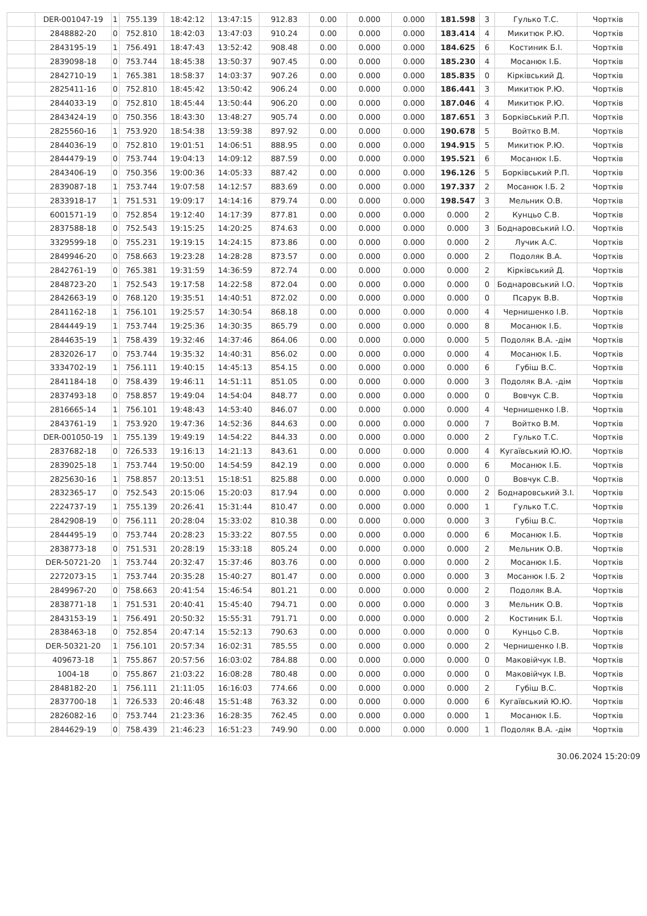| | DER-001047-19 | 1 | 755.139 | 18:42:12 | 13:47:15 | 912.83 | 0.00 | 0.000 | 0.000 | 181.598 | 3 | Гулько Т.С. | Чортків |
| | 2848882-20 | 0 | 752.810 | 18:42:03 | 13:47:03 | 910.24 | 0.00 | 0.000 | 0.000 | 183.414 | 4 | Микитюк Р.Ю. | Чортків |
| | 2843195-19 | 1 | 756.491 | 18:47:43 | 13:52:42 | 908.48 | 0.00 | 0.000 | 0.000 | 184.625 | 6 | Костиник Б.І. | Чортків |
| | 2839098-18 | 0 | 753.744 | 18:45:38 | 13:50:37 | 907.45 | 0.00 | 0.000 | 0.000 | 185.230 | 4 | Мосанюк І.Б. | Чортків |
| | 2842710-19 | 1 | 765.381 | 18:58:37 | 14:03:37 | 907.26 | 0.00 | 0.000 | 0.000 | 185.835 | 0 | Кірківський Д. | Чортків |
| | 2825411-16 | 0 | 752.810 | 18:45:42 | 13:50:42 | 906.24 | 0.00 | 0.000 | 0.000 | 186.441 | 3 | Микитюк Р.Ю. | Чортків |
| | 2844033-19 | 0 | 752.810 | 18:45:44 | 13:50:44 | 906.20 | 0.00 | 0.000 | 0.000 | 187.046 | 4 | Микитюк Р.Ю. | Чортків |
| | 2843424-19 | 0 | 750.356 | 18:43:30 | 13:48:27 | 905.74 | 0.00 | 0.000 | 0.000 | 187.651 | 3 | Борківський Р.П. | Чортків |
| | 2825560-16 | 1 | 753.920 | 18:54:38 | 13:59:38 | 897.92 | 0.00 | 0.000 | 0.000 | 190.678 | 5 | Войтко В.М. | Чортків |
| | 2844036-19 | 0 | 752.810 | 19:01:51 | 14:06:51 | 888.95 | 0.00 | 0.000 | 0.000 | 194.915 | 5 | Микитюк Р.Ю. | Чортків |
| | 2844479-19 | 0 | 753.744 | 19:04:13 | 14:09:12 | 887.59 | 0.00 | 0.000 | 0.000 | 195.521 | 6 | Мосанюк І.Б. | Чортків |
| | 2843406-19 | 0 | 750.356 | 19:00:36 | 14:05:33 | 887.42 | 0.00 | 0.000 | 0.000 | 196.126 | 5 | Борківський Р.П. | Чортків |
| | 2839087-18 | 1 | 753.744 | 19:07:58 | 14:12:57 | 883.69 | 0.00 | 0.000 | 0.000 | 197.337 | 2 | Мосанюк І.Б. 2 | Чортків |
| | 2833918-17 | 1 | 751.531 | 19:09:17 | 14:14:16 | 879.74 | 0.00 | 0.000 | 0.000 | 198.547 | 3 | Мельник О.В. | Чортків |
| | 6001571-19 | 0 | 752.854 | 19:12:40 | 14:17:39 | 877.81 | 0.00 | 0.000 | 0.000 | 0.000 | 2 | Кунцьо С.В. | Чортків |
| | 2837588-18 | 0 | 752.543 | 19:15:25 | 14:20:25 | 874.63 | 0.00 | 0.000 | 0.000 | 0.000 | 3 | Боднаровський І.О. | Чортків |
| | 3329599-18 | 0 | 755.231 | 19:19:15 | 14:24:15 | 873.86 | 0.00 | 0.000 | 0.000 | 0.000 | 2 | Лучик А.С. | Чортків |
| | 2849946-20 | 0 | 758.663 | 19:23:28 | 14:28:28 | 873.57 | 0.00 | 0.000 | 0.000 | 0.000 | 2 | Подоляк В.А. | Чортків |
| | 2842761-19 | 0 | 765.381 | 19:31:59 | 14:36:59 | 872.74 | 0.00 | 0.000 | 0.000 | 0.000 | 2 | Кірківський Д. | Чортків |
| | 2848723-20 | 1 | 752.543 | 19:17:58 | 14:22:58 | 872.04 | 0.00 | 0.000 | 0.000 | 0.000 | 0 | Боднаровський І.О. | Чортків |
| | 2842663-19 | 0 | 768.120 | 19:35:51 | 14:40:51 | 872.02 | 0.00 | 0.000 | 0.000 | 0.000 | 0 | Псарук В.В. | Чортків |
| | 2841162-18 | 1 | 756.101 | 19:25:57 | 14:30:54 | 868.18 | 0.00 | 0.000 | 0.000 | 0.000 | 4 | Чернишенко І.В. | Чортків |
| | 2844449-19 | 1 | 753.744 | 19:25:36 | 14:30:35 | 865.79 | 0.00 | 0.000 | 0.000 | 0.000 | 8 | Мосанюк І.Б. | Чортків |
| | 2844635-19 | 1 | 758.439 | 19:32:46 | 14:37:46 | 864.06 | 0.00 | 0.000 | 0.000 | 0.000 | 5 | Подоляк В.А. -дім | Чортків |
| | 2832026-17 | 0 | 753.744 | 19:35:32 | 14:40:31 | 856.02 | 0.00 | 0.000 | 0.000 | 0.000 | 4 | Мосанюк І.Б. | Чортків |
| | 3334702-19 | 1 | 756.111 | 19:40:15 | 14:45:13 | 854.15 | 0.00 | 0.000 | 0.000 | 0.000 | 6 | Губіш В.С. | Чортків |
| | 2841184-18 | 0 | 758.439 | 19:46:11 | 14:51:11 | 851.05 | 0.00 | 0.000 | 0.000 | 0.000 | 3 | Подоляк В.А. -дім | Чортків |
| | 2837493-18 | 0 | 758.857 | 19:49:04 | 14:54:04 | 848.77 | 0.00 | 0.000 | 0.000 | 0.000 | 0 | Вовчук С.В. | Чортків |
| | 2816665-14 | 1 | 756.101 | 19:48:43 | 14:53:40 | 846.07 | 0.00 | 0.000 | 0.000 | 0.000 | 4 | Чернишенко І.В. | Чортків |
| | 2843761-19 | 1 | 753.920 | 19:47:36 | 14:52:36 | 844.63 | 0.00 | 0.000 | 0.000 | 0.000 | 7 | Войтко В.М. | Чортків |
| | DER-001050-19 | 1 | 755.139 | 19:49:19 | 14:54:22 | 844.33 | 0.00 | 0.000 | 0.000 | 0.000 | 2 | Гулько Т.С. | Чортків |
| | 2837682-18 | 0 | 726.533 | 19:16:13 | 14:21:13 | 843.61 | 0.00 | 0.000 | 0.000 | 0.000 | 4 | Кугаївський Ю.Ю. | Чортків |
| | 2839025-18 | 1 | 753.744 | 19:50:00 | 14:54:59 | 842.19 | 0.00 | 0.000 | 0.000 | 0.000 | 6 | Мосанюк І.Б. | Чортків |
| | 2825630-16 | 1 | 758.857 | 20:13:51 | 15:18:51 | 825.88 | 0.00 | 0.000 | 0.000 | 0.000 | 0 | Вовчук С.В. | Чортків |
| | 2832365-17 | 0 | 752.543 | 20:15:06 | 15:20:03 | 817.94 | 0.00 | 0.000 | 0.000 | 0.000 | 2 | Боднаровський З.І. | Чортків |
| | 2224737-19 | 1 | 755.139 | 20:26:41 | 15:31:44 | 810.47 | 0.00 | 0.000 | 0.000 | 0.000 | 1 | Гулько Т.С. | Чортків |
| | 2842908-19 | 0 | 756.111 | 20:28:04 | 15:33:02 | 810.38 | 0.00 | 0.000 | 0.000 | 0.000 | 3 | Губіш В.С. | Чортків |
| | 2844495-19 | 0 | 753.744 | 20:28:23 | 15:33:22 | 807.55 | 0.00 | 0.000 | 0.000 | 0.000 | 6 | Мосанюк І.Б. | Чортків |
| | 2838773-18 | 0 | 751.531 | 20:28:19 | 15:33:18 | 805.24 | 0.00 | 0.000 | 0.000 | 0.000 | 2 | Мельник О.В. | Чортків |
| | DER-50721-20 | 1 | 753.744 | 20:32:47 | 15:37:46 | 803.76 | 0.00 | 0.000 | 0.000 | 0.000 | 2 | Мосанюк І.Б. | Чортків |
| | 2272073-15 | 1 | 753.744 | 20:35:28 | 15:40:27 | 801.47 | 0.00 | 0.000 | 0.000 | 0.000 | 3 | Мосанюк І.Б. 2 | Чортків |
| | 2849967-20 | 0 | 758.663 | 20:41:54 | 15:46:54 | 801.21 | 0.00 | 0.000 | 0.000 | 0.000 | 2 | Подоляк В.А. | Чортків |
| | 2838771-18 | 1 | 751.531 | 20:40:41 | 15:45:40 | 794.71 | 0.00 | 0.000 | 0.000 | 0.000 | 3 | Мельник О.В. | Чортків |
| | 2843153-19 | 1 | 756.491 | 20:50:32 | 15:55:31 | 791.71 | 0.00 | 0.000 | 0.000 | 0.000 | 2 | Костиник Б.І. | Чортків |
| | 2838463-18 | 0 | 752.854 | 20:47:14 | 15:52:13 | 790.63 | 0.00 | 0.000 | 0.000 | 0.000 | 0 | Кунцьо С.В. | Чортків |
| | DER-50321-20 | 1 | 756.101 | 20:57:34 | 16:02:31 | 785.55 | 0.00 | 0.000 | 0.000 | 0.000 | 2 | Чернишенко І.В. | Чортків |
| | 409673-18 | 1 | 755.867 | 20:57:56 | 16:03:02 | 784.88 | 0.00 | 0.000 | 0.000 | 0.000 | 0 | Маковійчук І.В. | Чортків |
| | 1004-18 | 0 | 755.867 | 21:03:22 | 16:08:28 | 780.48 | 0.00 | 0.000 | 0.000 | 0.000 | 0 | Маковійчук І.В. | Чортків |
| | 2848182-20 | 1 | 756.111 | 21:11:05 | 16:16:03 | 774.66 | 0.00 | 0.000 | 0.000 | 0.000 | 2 | Губіш В.С. | Чортків |
| | 2837700-18 | 1 | 726.533 | 20:46:48 | 15:51:48 | 763.32 | 0.00 | 0.000 | 0.000 | 0.000 | 6 | Кугаївський Ю.Ю. | Чортків |
| | 2826082-16 | 0 | 753.744 | 21:23:36 | 16:28:35 | 762.45 | 0.00 | 0.000 | 0.000 | 0.000 | 1 | Мосанюк І.Б. | Чортків |
| | 2844629-19 | 0 | 758.439 | 21:46:23 | 16:51:23 | 749.90 | 0.00 | 0.000 | 0.000 | 0.000 | 1 | Подоляк В.А. -дім | Чортків |
30.06.2024 15:20:09